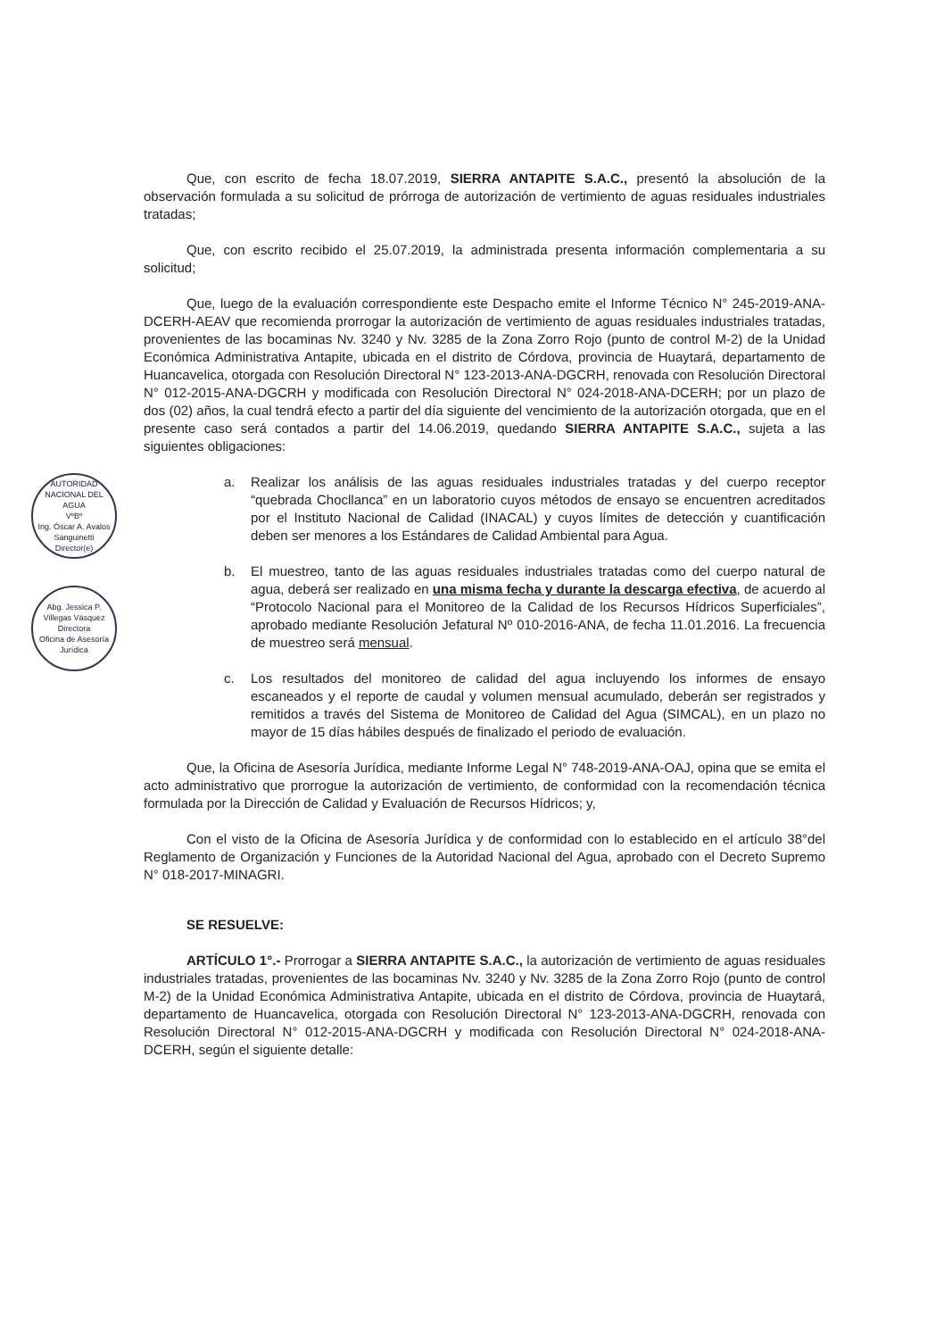AUTORIDAD NACIONAL DEL AGUA
VºBº
Ing. Óscar A. Avalos Sanguinetti
Director(e)
Abg. Jessica P. Villegas Vásquez
Directora
Oficina de Asesoría Jurídica
Que, con escrito de fecha 18.07.2019, SIERRA ANTAPITE S.A.C., presentó la absolución de la observación formulada a su solicitud de prórroga de autorización de vertimiento de aguas residuales industriales tratadas;
Que, con escrito recibido el 25.07.2019, la administrada presenta información complementaria a su solicitud;
Que, luego de la evaluación correspondiente este Despacho emite el Informe Técnico N° 245-2019-ANA-DCERH-AEAV que recomienda prorrogar la autorización de vertimiento de aguas residuales industriales tratadas, provenientes de las bocaminas Nv. 3240 y Nv. 3285 de la Zona Zorro Rojo (punto de control M-2) de la Unidad Económica Administrativa Antapite, ubicada en el distrito de Córdova, provincia de Huaytará, departamento de Huancavelica, otorgada con Resolución Directoral N° 123-2013-ANA-DGCRH, renovada con Resolución Directoral N° 012-2015-ANA-DGCRH y modificada con Resolución Directoral N° 024-2018-ANA-DCERH; por un plazo de dos (02) años, la cual tendrá efecto a partir del día siguiente del vencimiento de la autorización otorgada, que en el presente caso será contados a partir del 14.06.2019, quedando SIERRA ANTAPITE S.A.C., sujeta a las siguientes obligaciones:
a. Realizar los análisis de las aguas residuales industriales tratadas y del cuerpo receptor “quebrada Chocllanca” en un laboratorio cuyos métodos de ensayo se encuentren acreditados por el Instituto Nacional de Calidad (INACAL) y cuyos límites de detección y cuantificación deben ser menores a los Estándares de Calidad Ambiental para Agua.
b. El muestreo, tanto de las aguas residuales industriales tratadas como del cuerpo natural de agua, deberá ser realizado en una misma fecha y durante la descarga efectiva, de acuerdo al “Protocolo Nacional para el Monitoreo de la Calidad de los Recursos Hídricos Superficiales”, aprobado mediante Resolución Jefatural Nº 010-2016-ANA, de fecha 11.01.2016. La frecuencia de muestreo será mensual.
c. Los resultados del monitoreo de calidad del agua incluyendo los informes de ensayo escaneados y el reporte de caudal y volumen mensual acumulado, deberán ser registrados y remitidos a través del Sistema de Monitoreo de Calidad del Agua (SIMCAL), en un plazo no mayor de 15 días hábiles después de finalizado el periodo de evaluación.
Que, la Oficina de Asesoría Jurídica, mediante Informe Legal N° 748-2019-ANA-OAJ, opina que se emita el acto administrativo que prorrogue la autorización de vertimiento, de conformidad con la recomendación técnica formulada por la Dirección de Calidad y Evaluación de Recursos Hídricos; y,
Con el visto de la Oficina de Asesoría Jurídica y de conformidad con lo establecido en el artículo 38°del Reglamento de Organización y Funciones de la Autoridad Nacional del Agua, aprobado con el Decreto Supremo N° 018-2017-MINAGRI.
SE RESUELVE:
ARTÍCULO 1°.- Prorrogar a SIERRA ANTAPITE S.A.C., la autorización de vertimiento de aguas residuales industriales tratadas, provenientes de las bocaminas Nv. 3240 y Nv. 3285 de la Zona Zorro Rojo (punto de control M-2) de la Unidad Económica Administrativa Antapite, ubicada en el distrito de Córdova, provincia de Huaytará, departamento de Huancavelica, otorgada con Resolución Directoral N° 123-2013-ANA-DGCRH, renovada con Resolución Directoral N° 012-2015-ANA-DGCRH y modificada con Resolución Directoral N° 024-2018-ANA-DCERH, según el siguiente detalle: